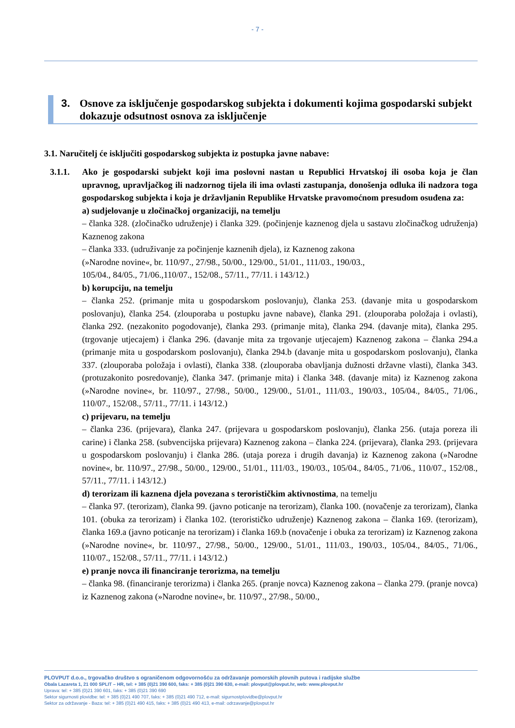- 7 -
3. Osnove za isključenje gospodarskog subjekta i dokumenti kojima gospodarski subjekt dokazuje odsutnost osnova za isključenje
3.1. Naručitelj će isključiti gospodarskog subjekta iz postupka javne nabave:
3.1.1. Ako je gospodarski subjekt koji ima poslovni nastan u Republici Hrvatskoj ili osoba koja je član upravnog, upravljačkog ili nadzornog tijela ili ima ovlasti zastupanja, donošenja odluka ili nadzora toga gospodarskog subjekta i koja je državljanin Republike Hrvatske pravomoćnom presudom osuđena za:
a) sudjelovanje u zločinačkoj organizaciji, na temelju
– članka 328. (zločinačko udruženje) i članka 329. (počinjenje kaznenog djela u sastavu zločinačkog udruženja) Kaznenog zakona
– članka 333. (udruživanje za počinjenje kaznenih djela), iz Kaznenog zakona
(»Narodne novine«, br. 110/97., 27/98., 50/00., 129/00., 51/01., 111/03., 190/03.,
105/04., 84/05., 71/06.,110/07., 152/08., 57/11., 77/11. i 143/12.)
b) korupciju, na temelju
– članka 252. (primanje mita u gospodarskom poslovanju), članka 253. (davanje mita u gospodarskom poslovanju), članka 254. (zlouporaba u postupku javne nabave), članka 291. (zlouporaba položaja i ovlasti), članka 292. (nezakonito pogodovanje), članka 293. (primanje mita), članka 294. (davanje mita), članka 295. (trgovanje utjecajem) i članka 296. (davanje mita za trgovanje utjecajem) Kaznenog zakona – članka 294.a (primanje mita u gospodarskom poslovanju), članka 294.b (davanje mita u gospodarskom poslovanju), članka 337. (zlouporaba položaja i ovlasti), članka 338. (zlouporaba obavljanja dužnosti državne vlasti), članka 343. (protuzakonito posredovanje), članka 347. (primanje mita) i članka 348. (davanje mita) iz Kaznenog zakona (»Narodne novine«, br. 110/97., 27/98., 50/00., 129/00., 51/01., 111/03., 190/03., 105/04., 84/05., 71/06., 110/07., 152/08., 57/11., 77/11. i 143/12.)
c) prijevaru, na temelju
– članka 236. (prijevara), članka 247. (prijevara u gospodarskom poslovanju), članka 256. (utaja poreza ili carine) i članka 258. (subvencijska prijevara) Kaznenog zakona – članka 224. (prijevara), članka 293. (prijevara u gospodarskom poslovanju) i članka 286. (utaja poreza i drugih davanja) iz Kaznenog zakona (»Narodne novine«, br. 110/97., 27/98., 50/00., 129/00., 51/01., 111/03., 190/03., 105/04., 84/05., 71/06., 110/07., 152/08., 57/11., 77/11. i 143/12.)
d) terorizam ili kaznena djela povezana s terorističkim aktivnostima, na temelju
– članka 97. (terorizam), članka 99. (javno poticanje na terorizam), članka 100. (novačenje za terorizam), članka 101. (obuka za terorizam) i članka 102. (terorističko udruženje) Kaznenog zakona – članka 169. (terorizam), članka 169.a (javno poticanje na terorizam) i članka 169.b (novačenje i obuka za terorizam) iz Kaznenog zakona (»Narodne novine«, br. 110/97., 27/98., 50/00., 129/00., 51/01., 111/03., 190/03., 105/04., 84/05., 71/06., 110/07., 152/08., 57/11., 77/11. i 143/12.)
e) pranje novca ili financiranje terorizma, na temelju
– članka 98. (financiranje terorizma) i članka 265. (pranje novca) Kaznenog zakona – članka 279. (pranje novca) iz Kaznenog zakona (»Narodne novine«, br. 110/97., 27/98., 50/00.,
PLOVPUT d.o.o., trgovačko društvo s ograničenom odgovornošću za održavanje pomorskih plovnih putova i radijske službe
Obala Lazareta 1, 21 000 SPLIT – HR, tel: + 385 (0)21 390 600, faks: + 385 (0)21 390 630, e-mail: plovput@plovput.hr, web: www.plovput.hr
Uprava: tel: + 385 (0)21 390 601, faks: + 385 (0)21 390 690
Sektor sigurnosti plovidbe: tel: + 385 (0)21 490 707, faks: + 385 (0)21 490 712, e-mail: sigurnostplovidbe@plovput.hr
Sektor za održavanje - Baza: tel: + 385 (0)21 490 415, faks: + 385 (0)21 490 413, e-mail: odrzavanje@plovput.hr